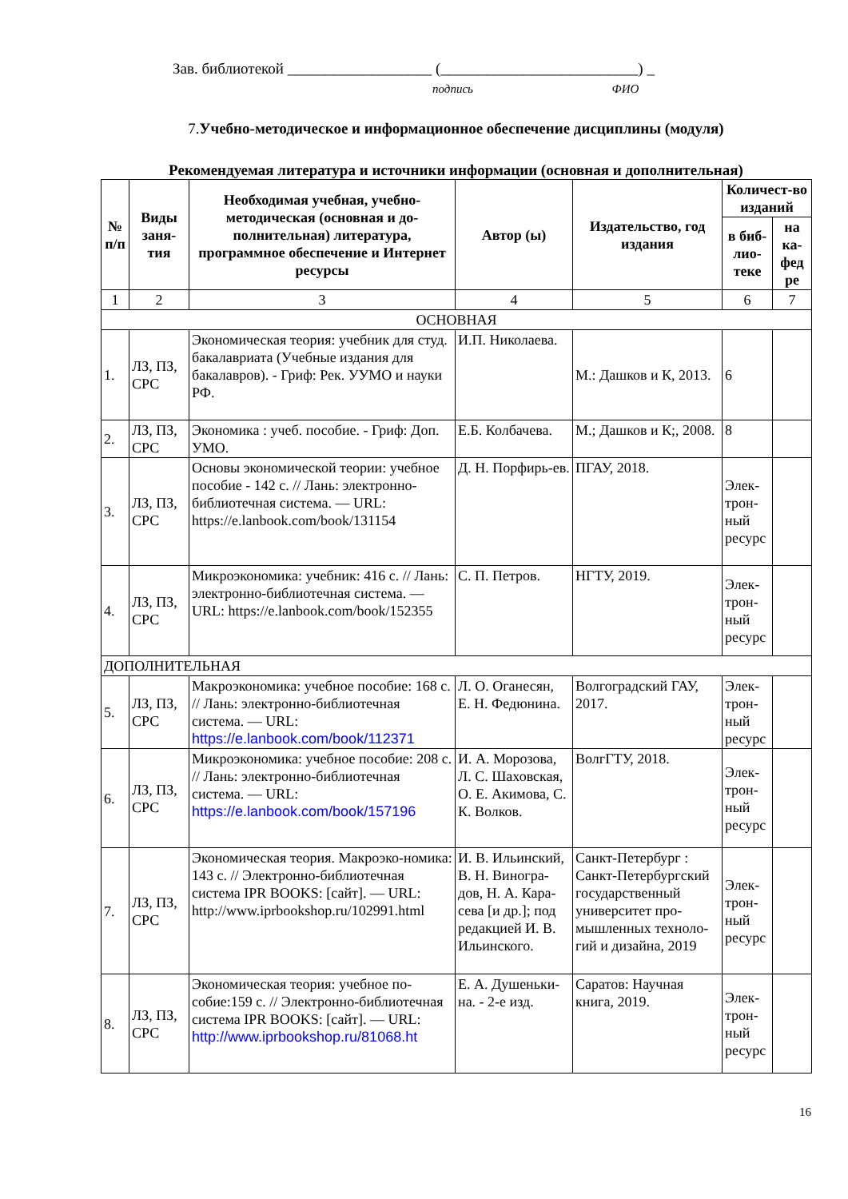Зав. библиотекой ___________________ (__________________________) _
подпись ФИО
7.Учебно-методическое и информационное обеспечение дисциплины (модуля)
Рекомендуемая литература и источники информации (основная и дополнительная)
| № п/п | Виды заня-тия | Необходимая учебная, учебно-методическая (основная и до-полнительная) литература, программное обеспечение и Интернет ресурсы | Автор (ы) | Издательство, год издания | Количест-во изданий | |
| --- | --- | --- | --- | --- | --- | --- |
| | | | | | в биб-лио-теке | на ка-фед ре |
| 1 | 2 | 3 | 4 | 5 | 6 | 7 |
| ОСНОВНАЯ | | | | | | |
| 1. | ЛЗ, ПЗ, СРС | Экономическая теория: учебник для студ. бакалавриата (Учебные издания для бакалавров). - Гриф: Рек. УУМО и науки РФ. | И.П. Николаева. | М.: Дашков и К, 2013. | 6 | |
| 2. | ЛЗ, ПЗ, СРС | Экономика : учеб. пособие. - Гриф: Доп. УМО. | Е.Б. Колбачева. | М.; Дашков и К;, 2008. | 8 | |
| 3. | ЛЗ, ПЗ, СРС | Основы экономической теории: учебное пособие - 142 с. // Лань: электронно-библиотечная система. — URL: https://e.lanbook.com/book/131154 | Д. Н. Порфирь-ев. | ПГАУ, 2018. | Элек-трон-ный ресурс | |
| 4. | ЛЗ, ПЗ, СРС | Микроэкономика: учебник: 416 с. // Лань: электронно-библиотечная система. — URL: https://e.lanbook.com/book/152355 | С. П. Петров. | НГТУ, 2019. | Элек-трон-ный ресурс | |
| ДОПОЛНИТЕЛЬНАЯ | | | | | | |
| 5. | ЛЗ, ПЗ, СРС | Макроэкономика: учебное пособие: 168 с. // Лань: электронно-библиотечная система. — URL: https://e.lanbook.com/book/112371 | Л. О. Оганесян, Е. Н. Федюнина. | Волгоградский ГАУ, 2017. | Элек-трон-ный ресурс | |
| 6. | ЛЗ, ПЗ, СРС | Микроэкономика: учебное пособие: 208 с. // Лань: электронно-библиотечная система. — URL: https://e.lanbook.com/book/157196 | И. А. Морозова, Л. С. Шаховская, О. Е. Акимова, С. К. Волков. | ВолгГТУ, 2018. | Элек-трон-ный ресурс | |
| 7. | ЛЗ, ПЗ, СРС | Экономическая теория. Макроэко-номика: 143 с. // Электронно-библиотечная система IPR BOOKS: [сайт]. — URL: http://www.iprbookshop.ru/102991.html | И. В. Ильинский, В. Н. Виногра-дов, Н. А. Кара-сева [и др.]; под редакцией И. В. Ильинского. | Санкт-Петербург : Санкт-Петербургский государственный университет про-мышленных техноло-гий и дизайна, 2019 | Элек-трон-ный ресурс | |
| 8. | ЛЗ, ПЗ, СРС | Экономическая теория: учебное по-собие:159 с. // Электронно-библиотечная система IPR BOOKS: [сайт]. — URL: http://www.iprbookshop.ru/81068.ht | Е. А. Душеньки-на. - 2-е изд. | Саратов: Научная книга, 2019. | Элек-трон-ный ресурс | |
16